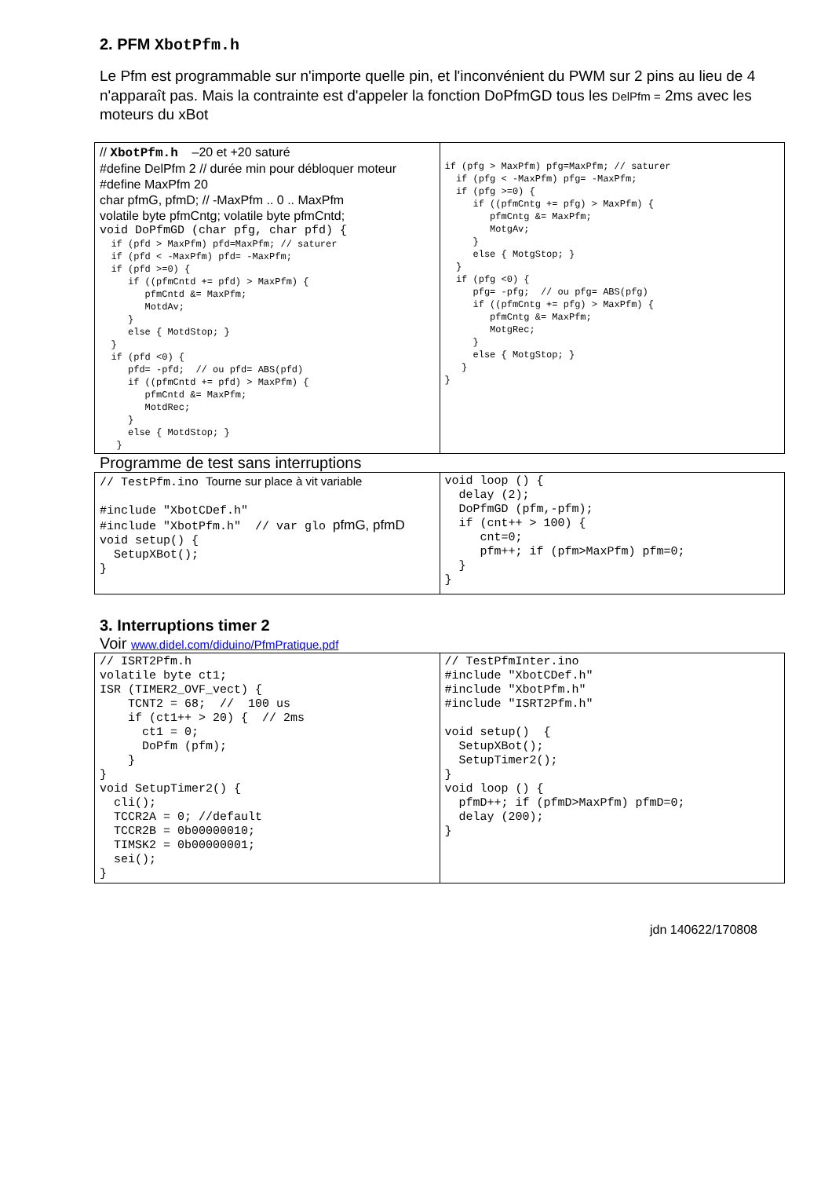2. PFM XbotPfm.h
Le Pfm est programmable sur n'importe quelle pin, et l'inconvénient du PWM sur 2 pins au lieu de 4 n'apparaît pas. Mais la contrainte est d'appeler la fonction DoPfmGD tous les DelPfm = 2ms avec les moteurs du xBot
| // XbotPfm.h –20 et +20 saturé #define DelPfm 2 // durée min pour débloquer moteur #define MaxPfm 20 char pfmG, pfmD; // -MaxPfm .. 0 .. MaxPfm volatile byte pfmCntg; volatile byte pfmCntd; void DoPfmGD (char pfg, char pfd) { if (pfd > MaxPfm) pfd=MaxPfm; // saturer if (pfd < -MaxPfm) pfd= -MaxPfm; if (pfd >=0) { if ((pfmCntd += pfd) > MaxPfm) { pfmCntd &= MaxPfm; MotdAv; } else { MotdStop; } } if (pfd <0) { pfd= -pfd; // ou pfd= ABS(pfd) if ((pfmCntd += pfd) > MaxPfm) { pfmCntd &= MaxPfm; MotdRec; } else { MotdStop; } } | if (pfg > MaxPfm) pfg=MaxPfm; // saturer if (pfg < -MaxPfm) pfg= -MaxPfm; if (pfg >=0) { if ((pfmCntg += pfg) > MaxPfm) { pfmCntg &= MaxPfm; MotgAv; } else { MotgStop; } } if (pfg <0) { pfg= -pfg; // ou pfg= ABS(pfg) if ((pfmCntg += pfg) > MaxPfm) { pfmCntg &= MaxPfm; MotgRec; } else { MotgStop; } } } |
Programme de test sans interruptions
| // TestPfm.ino Tourne sur place à vit variable #include "XbotCDef.h" #include "XbotPfm.h" // var glo pfmG, pfmD void setup() { SetupXBot(); } | void loop () { delay (2); DoPfmGD (pfm,-pfm); if (cnt++ > 100) { cnt=0; pfm++; if (pfm>MaxPfm) pfm=0; } } |
3. Interruptions timer 2
Voir www.didel.com/diduino/PfmPratique.pdf
| // ISRT2Pfm.h volatile byte ct1; ISR (TIMER2_OVF_vect) { TCNT2 = 68; // 100 us if (ct1++ > 20) { // 2ms ct1 = 0; DoPfm (pfm); } } void SetupTimer2() { cli(); TCCR2A = 0; //default TCCR2B = 0b00000010; TIMSK2 = 0b00000001; sei(); } | // TestPfmInter.ino #include "XbotCDef.h" #include "XbotPfm.h" #include "ISRT2Pfm.h" void setup() { SetupXBot(); SetupTimer2(); } void loop () { pfmD++; if (pfmD>MaxPfm) pfmD=0; delay (200); } |
jdn 140622/170808